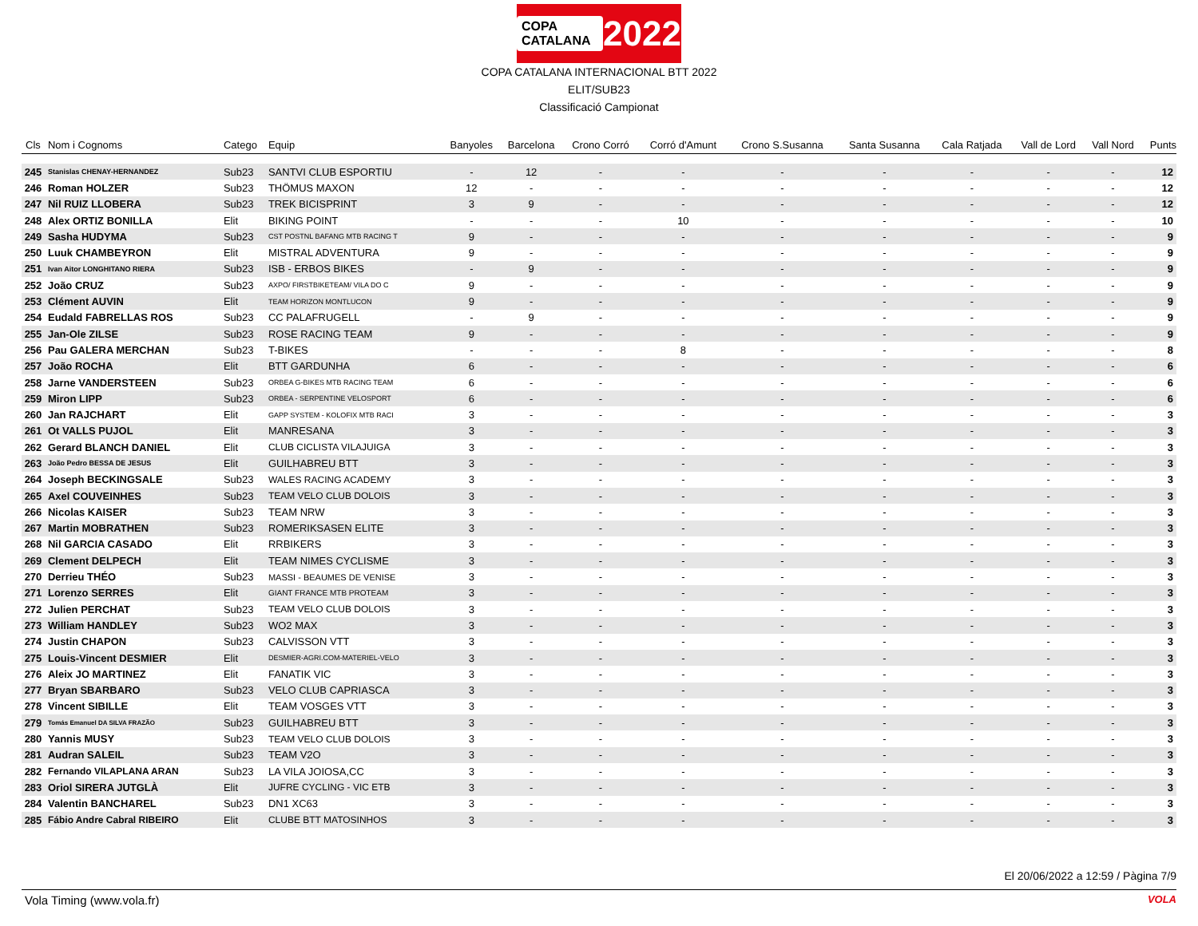COPA CATALANA 2022
COPA CATALANA INTERNACIONAL BTT 2022
ELIT/SUB23
Classificació Campionat
| Cls | Nom i Cognoms | Catego | Equip | Banyoles | Barcelona | Crono Corró | Corró d'Amunt | Crono S.Susanna | Santa Susanna | Cala Ratjada | Vall de Lord | Vall Nord | Punts |
| --- | --- | --- | --- | --- | --- | --- | --- | --- | --- | --- | --- | --- | --- |
| 245 | Stanislas CHENAY-HERNANDEZ | Sub23 | SANTVI CLUB ESPORTIU | - | 12 | - | - | - | - | - | - | - | 12 |
| 246 | Roman HOLZER | Sub23 | THÖMUS MAXON | 12 | - | - | - | - | - | - | - | - | 12 |
| 247 | Nil RUIZ LLOBERA | Sub23 | TREK BICISPRINT | 3 | 9 | - | - | - | - | - | - | - | 12 |
| 248 | Alex ORTIZ BONILLA | Elit | BIKING POINT | - | - | - | 10 | - | - | - | - | - | 10 |
| 249 | Sasha HUDYMA | Sub23 | CST POSTNL BAFANG MTB RACING T | 9 | - | - | - | - | - | - | - | - | 9 |
| 250 | Luuk CHAMBEYRON | Elit | MISTRAL ADVENTURA | 9 | - | - | - | - | - | - | - | - | 9 |
| 251 | Ivan Aitor LONGHITANO RIERA | Sub23 | ISB - ERBOS BIKES | - | 9 | - | - | - | - | - | - | - | 9 |
| 252 | João CRUZ | Sub23 | AXPO/ FIRSTBIKETEAM/ VILA DO C | 9 | - | - | - | - | - | - | - | - | 9 |
| 253 | Clément AUVIN | Elit | TEAM HORIZON MONTLUCON | 9 | - | - | - | - | - | - | - | - | 9 |
| 254 | Eudald FABRELLAS ROS | Sub23 | CC PALAFRUGELL | - | 9 | - | - | - | - | - | - | - | 9 |
| 255 | Jan-Ole ZILSE | Sub23 | ROSE RACING TEAM | 9 | - | - | - | - | - | - | - | - | 9 |
| 256 | Pau GALERA MERCHAN | Sub23 | T-BIKES | - | - | - | 8 | - | - | - | - | - | 8 |
| 257 | João ROCHA | Elit | BTT GARDUNHA | 6 | - | - | - | - | - | - | - | - | 6 |
| 258 | Jarne VANDERSTEEN | Sub23 | ORBEA G-BIKES MTB RACING TEAM | 6 | - | - | - | - | - | - | - | - | 6 |
| 259 | Miron LIPP | Sub23 | ORBEA - SERPENTINE VELOSPORT | 6 | - | - | - | - | - | - | - | - | 6 |
| 260 | Jan RAJCHART | Elit | GAPP SYSTEM - KOLOFIX MTB RACI | 3 | - | - | - | - | - | - | - | - | 3 |
| 261 | Ot VALLS PUJOL | Elit | MANRESANA | 3 | - | - | - | - | - | - | - | - | 3 |
| 262 | Gerard BLANCH DANIEL | Elit | CLUB CICLISTA VILAJUIGA | 3 | - | - | - | - | - | - | - | - | 3 |
| 263 | João Pedro BESSA DE JESUS | Elit | GUILHABREU BTT | 3 | - | - | - | - | - | - | - | - | 3 |
| 264 | Joseph BECKINGSALE | Sub23 | WALES RACING ACADEMY | 3 | - | - | - | - | - | - | - | - | 3 |
| 265 | Axel COUVEINHES | Sub23 | TEAM VELO CLUB DOLOIS | 3 | - | - | - | - | - | - | - | - | 3 |
| 266 | Nicolas KAISER | Sub23 | TEAM NRW | 3 | - | - | - | - | - | - | - | - | 3 |
| 267 | Martin MOBRATHEN | Sub23 | ROMERIKSASEN ELITE | 3 | - | - | - | - | - | - | - | - | 3 |
| 268 | Nil GARCIA CASADO | Elit | RRBIKERS | 3 | - | - | - | - | - | - | - | - | 3 |
| 269 | Clement DELPECH | Elit | TEAM NIMES CYCLISME | 3 | - | - | - | - | - | - | - | - | 3 |
| 270 | Derrieu THÉO | Sub23 | MASSI - BEAUMES DE VENISE | 3 | - | - | - | - | - | - | - | - | 3 |
| 271 | Lorenzo SERRES | Elit | GIANT FRANCE MTB PROTEAM | 3 | - | - | - | - | - | - | - | - | 3 |
| 272 | Julien PERCHAT | Sub23 | TEAM VELO CLUB DOLOIS | 3 | - | - | - | - | - | - | - | - | 3 |
| 273 | William HANDLEY | Sub23 | WO2 MAX | 3 | - | - | - | - | - | - | - | - | 3 |
| 274 | Justin CHAPON | Sub23 | CALVISSON VTT | 3 | - | - | - | - | - | - | - | - | 3 |
| 275 | Louis-Vincent DESMIER | Elit | DESMIER-AGRI.COM-MATERIEL-VELO | 3 | - | - | - | - | - | - | - | - | 3 |
| 276 | Aleix JO MARTINEZ | Elit | FANATIK VIC | 3 | - | - | - | - | - | - | - | - | 3 |
| 277 | Bryan SBARBARO | Sub23 | VELO CLUB CAPRIASCA | 3 | - | - | - | - | - | - | - | - | 3 |
| 278 | Vincent SIBILLE | Elit | TEAM VOSGES VTT | 3 | - | - | - | - | - | - | - | - | 3 |
| 279 | Tomás Emanuel DA SILVA FRAZÃO | Sub23 | GUILHABREU BTT | 3 | - | - | - | - | - | - | - | - | 3 |
| 280 | Yannis MUSY | Sub23 | TEAM VELO CLUB DOLOIS | 3 | - | - | - | - | - | - | - | - | 3 |
| 281 | Audran SALEIL | Sub23 | TEAM V2O | 3 | - | - | - | - | - | - | - | - | 3 |
| 282 | Fernando VILAPLANA ARAN | Sub23 | LA VILA JOIOSA,CC | 3 | - | - | - | - | - | - | - | - | 3 |
| 283 | Oriol SIRERA JUTGLÀ | Elit | JUFRE CYCLING - VIC ETB | 3 | - | - | - | - | - | - | - | - | 3 |
| 284 | Valentin BANCHAREL | Sub23 | DN1 XC63 | 3 | - | - | - | - | - | - | - | - | 3 |
| 285 | Fábio Andre Cabral RIBEIRO | Elit | CLUBE BTT MATOSINHOS | 3 | - | - | - | - | - | - | - | - | 3 |
El 20/06/2022 a 12:59 / Pàgina 7/9
Vola Timing (www.vola.fr) VOLA